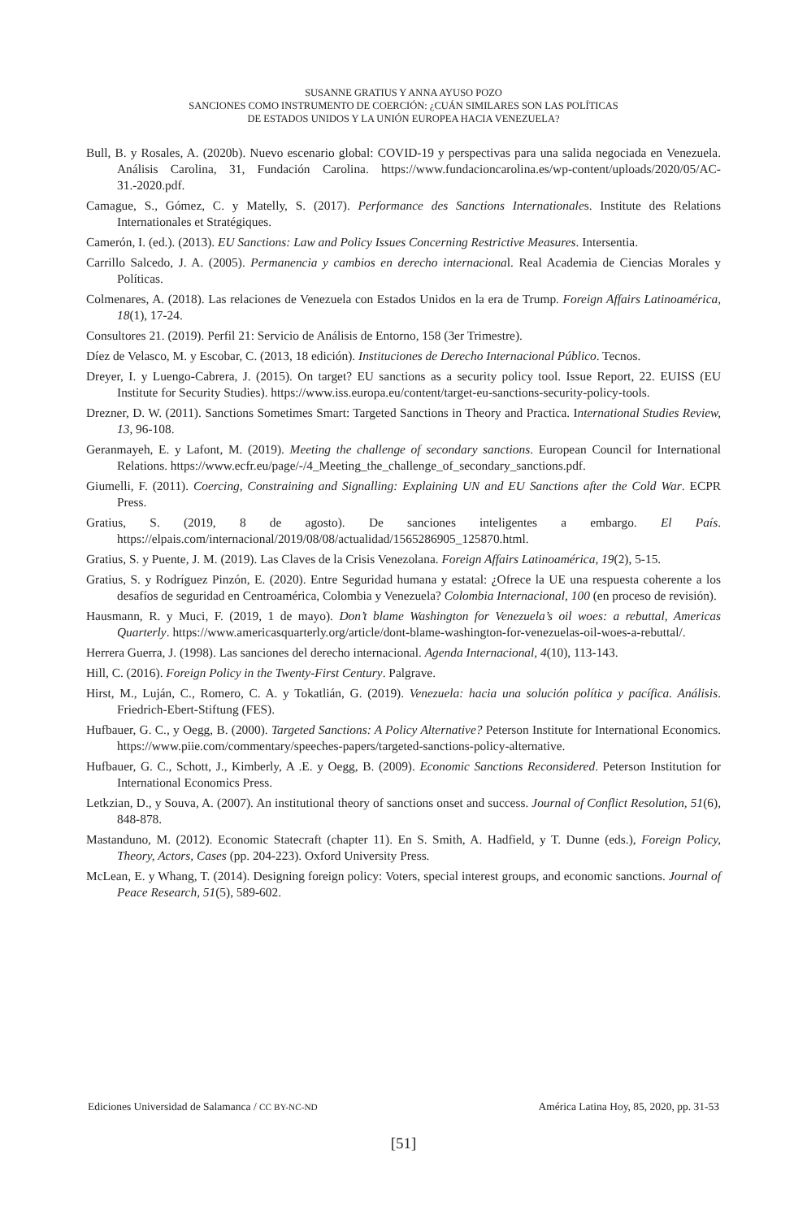SUSANNE GRATIUS Y ANNA AYUSO POZO
SANCIONES COMO INSTRUMENTO DE COERCIÓN: ¿CUÁN SIMILARES SON LAS POLÍTICAS
DE ESTADOS UNIDOS Y LA UNIÓN EUROPEA HACIA VENEZUELA?
Bull, B. y Rosales, A. (2020b). Nuevo escenario global: COVID-19 y perspectivas para una salida negociada en Venezuela. Análisis Carolina, 31, Fundación Carolina. https://www.fundacioncarolina.es/wp-content/uploads/2020/05/AC-31.-2020.pdf.
Camague, S., Gómez, C. y Matelly, S. (2017). Performance des Sanctions Internationales. Institute des Relations Internationales et Stratégiques.
Camerón, I. (ed.). (2013). EU Sanctions: Law and Policy Issues Concerning Restrictive Measures. Intersentia.
Carrillo Salcedo, J. A. (2005). Permanencia y cambios en derecho internacional. Real Academia de Ciencias Morales y Políticas.
Colmenares, A. (2018). Las relaciones de Venezuela con Estados Unidos en la era de Trump. Foreign Affairs Latinoamérica, 18(1), 17-24.
Consultores 21. (2019). Perfil 21: Servicio de Análisis de Entorno, 158 (3er Trimestre).
Díez de Velasco, M. y Escobar, C. (2013, 18 edición). Instituciones de Derecho Internacional Público. Tecnos.
Dreyer, I. y Luengo-Cabrera, J. (2015). On target? EU sanctions as a security policy tool. Issue Report, 22. EUISS (EU Institute for Security Studies). https://www.iss.europa.eu/content/target-eu-sanctions-security-policy-tools.
Drezner, D. W. (2011). Sanctions Sometimes Smart: Targeted Sanctions in Theory and Practica. International Studies Review, 13, 96-108.
Geranmayeh, E. y Lafont, M. (2019). Meeting the challenge of secondary sanctions. European Council for International Relations. https://www.ecfr.eu/page/-/4_Meeting_the_challenge_of_secondary_sanctions.pdf.
Giumelli, F. (2011). Coercing, Constraining and Signalling: Explaining UN and EU Sanctions after the Cold War. ECPR Press.
Gratius, S. (2019, 8 de agosto). De sanciones inteligentes a embargo. El País. https://elpais.com/internacional/2019/08/08/actualidad/1565286905_125870.html.
Gratius, S. y Puente, J. M. (2019). Las Claves de la Crisis Venezolana. Foreign Affairs Latinoamérica, 19(2), 5-15.
Gratius, S. y Rodríguez Pinzón, E. (2020). Entre Seguridad humana y estatal: ¿Ofrece la UE una respuesta coherente a los desafíos de seguridad en Centroamérica, Colombia y Venezuela? Colombia Internacional, 100 (en proceso de revisión).
Hausmann, R. y Muci, F. (2019, 1 de mayo). Don’t blame Washington for Venezuela’s oil woes: a rebuttal, Americas Quarterly. https://www.americasquarterly.org/article/dont-blame-washington-for-venezuelas-oil-woes-a-rebuttal/.
Herrera Guerra, J. (1998). Las sanciones del derecho internacional. Agenda Internacional, 4(10), 113-143.
Hill, C. (2016). Foreign Policy in the Twenty-First Century. Palgrave.
Hirst, M., Luján, C., Romero, C. A. y Tokatlián, G. (2019). Venezuela: hacia una solución política y pacífica. Análisis. Friedrich-Ebert-Stiftung (FES).
Hufbauer, G. C., y Oegg, B. (2000). Targeted Sanctions: A Policy Alternative? Peterson Institute for International Economics. https://www.piie.com/commentary/speeches-papers/targeted-sanctions-policy-alternative.
Hufbauer, G. C., Schott, J., Kimberly, A .E. y Oegg, B. (2009). Economic Sanctions Reconsidered. Peterson Institution for International Economics Press.
Letkzian, D., y Souva, A. (2007). An institutional theory of sanctions onset and success. Journal of Conflict Resolution, 51(6), 848-878.
Mastanduno, M. (2012). Economic Statecraft (chapter 11). En S. Smith, A. Hadfield, y T. Dunne (eds.), Foreign Policy, Theory, Actors, Cases (pp. 204-223). Oxford University Press.
McLean, E. y Whang, T. (2014). Designing foreign policy: Voters, special interest groups, and economic sanctions. Journal of Peace Research, 51(5), 589-602.
Ediciones Universidad de Salamanca / CC BY-NC-ND América Latina Hoy, 85, 2020, pp. 31-53
[51]